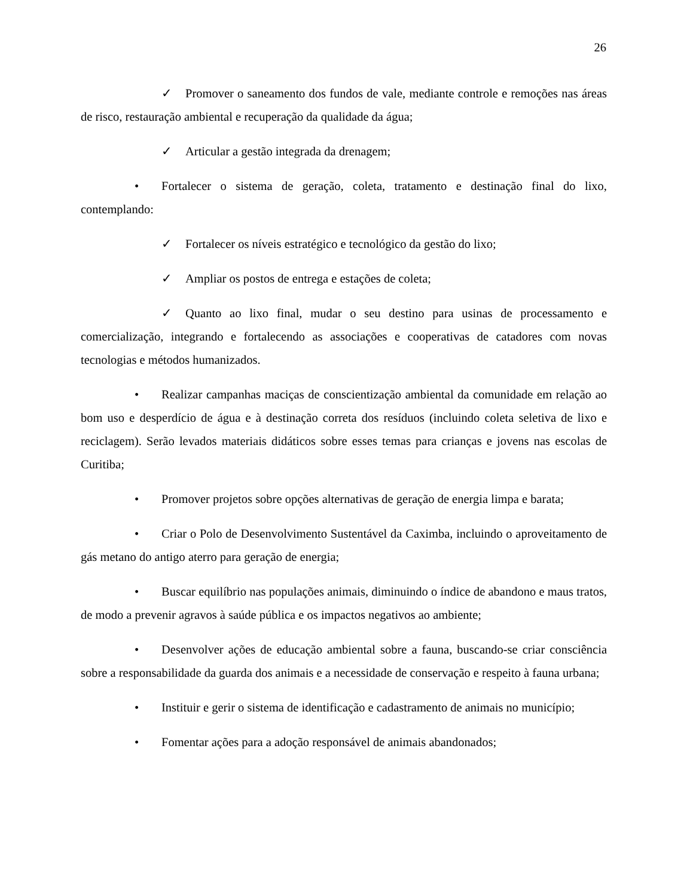26
✓ Promover o saneamento dos fundos de vale, mediante controle e remoções nas áreas de risco, restauração ambiental e recuperação da qualidade da água;
✓ Articular a gestão integrada da drenagem;
• Fortalecer o sistema de geração, coleta, tratamento e destinação final do lixo, contemplando:
✓ Fortalecer os níveis estratégico e tecnológico da gestão do lixo;
✓ Ampliar os postos de entrega e estações de coleta;
✓ Quanto ao lixo final, mudar o seu destino para usinas de processamento e comercialização, integrando e fortalecendo as associações e cooperativas de catadores com novas tecnologias e métodos humanizados.
• Realizar campanhas maciças de conscientização ambiental da comunidade em relação ao bom uso e desperdício de água e à destinação correta dos resíduos (incluindo coleta seletiva de lixo e reciclagem). Serão levados materiais didáticos sobre esses temas para crianças e jovens nas escolas de Curitiba;
• Promover projetos sobre opções alternativas de geração de energia limpa e barata;
• Criar o Polo de Desenvolvimento Sustentável da Caximba, incluindo o aproveitamento de gás metano do antigo aterro para geração de energia;
• Buscar equilíbrio nas populações animais, diminuindo o índice de abandono e maus tratos, de modo a prevenir agravos à saúde pública e os impactos negativos ao ambiente;
• Desenvolver ações de educação ambiental sobre a fauna, buscando-se criar consciência sobre a responsabilidade da guarda dos animais e a necessidade de conservação e respeito à fauna urbana;
• Instituir e gerir o sistema de identificação e cadastramento de animais no município;
• Fomentar ações para a adoção responsável de animais abandonados;